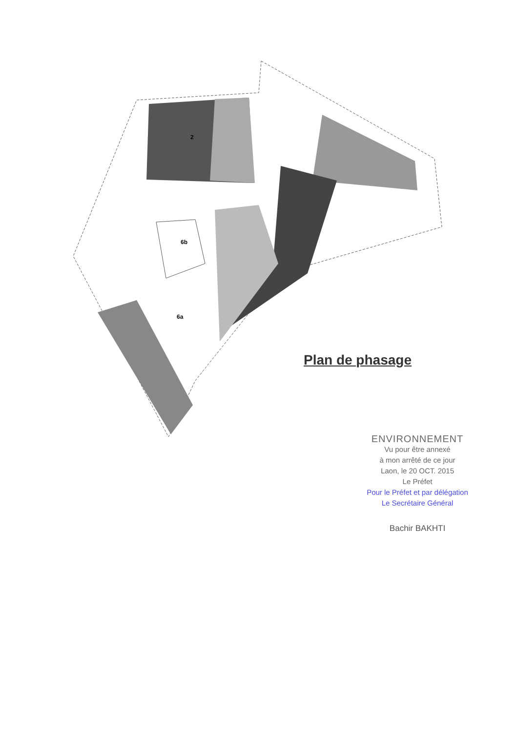6b
6a
2
Plan de phasage
ENVIRONNEMENT
Vu pour être annexé
à mon arrêté de ce jour
Laon, le 20 OCT. 2015
Le Préfet
Pour le Préfet et par délégation
Le Secrétaire Général
Bachir BAKHTI